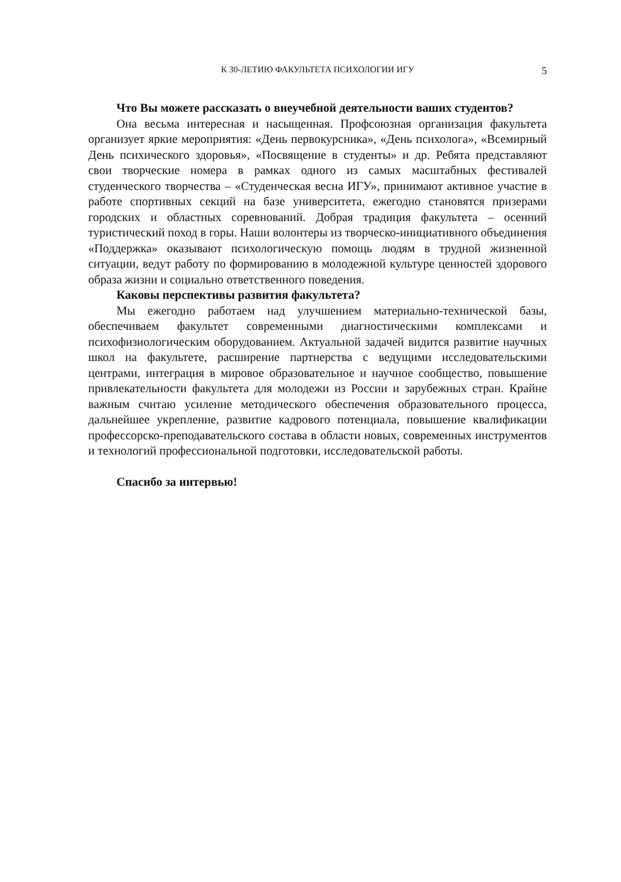К 30-ЛЕТИЮ ФАКУЛЬТЕТА ПСИХОЛОГИИ ИГУ
5
Что Вы можете рассказать о внеучебной деятельности ваших студентов?
Она весьма интересная и насыщенная. Профсоюзная организация факультета организует яркие мероприятия: «День первокурсника», «День психолога», «Всемирный День психического здоровья», «Посвящение в студенты» и др. Ребята представляют свои творческие номера в рамках одного из самых масштабных фестивалей студенческого творчества – «Студенческая весна ИГУ», принимают активное участие в работе спортивных секций на базе университета, ежегодно становятся призерами городских и областных соревнований. Добрая традиция факультета – осенний туристический поход в горы. Наши волонтеры из творческо-инициативного объединения «Поддержка» оказывают психологическую помощь людям в трудной жизненной ситуации, ведут работу по формированию в молодежной культуре ценностей здорового образа жизни и социально ответственного поведения.
Каковы перспективы развития факультета?
Мы ежегодно работаем над улучшением материально-технической базы, обеспечиваем факультет современными диагностическими комплексами и психофизиологическим оборудованием. Актуальной задачей видится развитие научных школ на факультете, расширение партнерства с ведущими исследовательскими центрами, интеграция в мировое образовательное и научное сообщество, повышение привлекательности факультета для молодежи из России и зарубежных стран. Крайне важным считаю усиление методического обеспечения образовательного процесса, дальнейшее укрепление, развитие кадрового потенциала, повышение квалификации профессорско-преподавательского состава в области новых, современных инструментов и технологий профессиональной подготовки, исследовательской работы.
Спасибо за интервью!